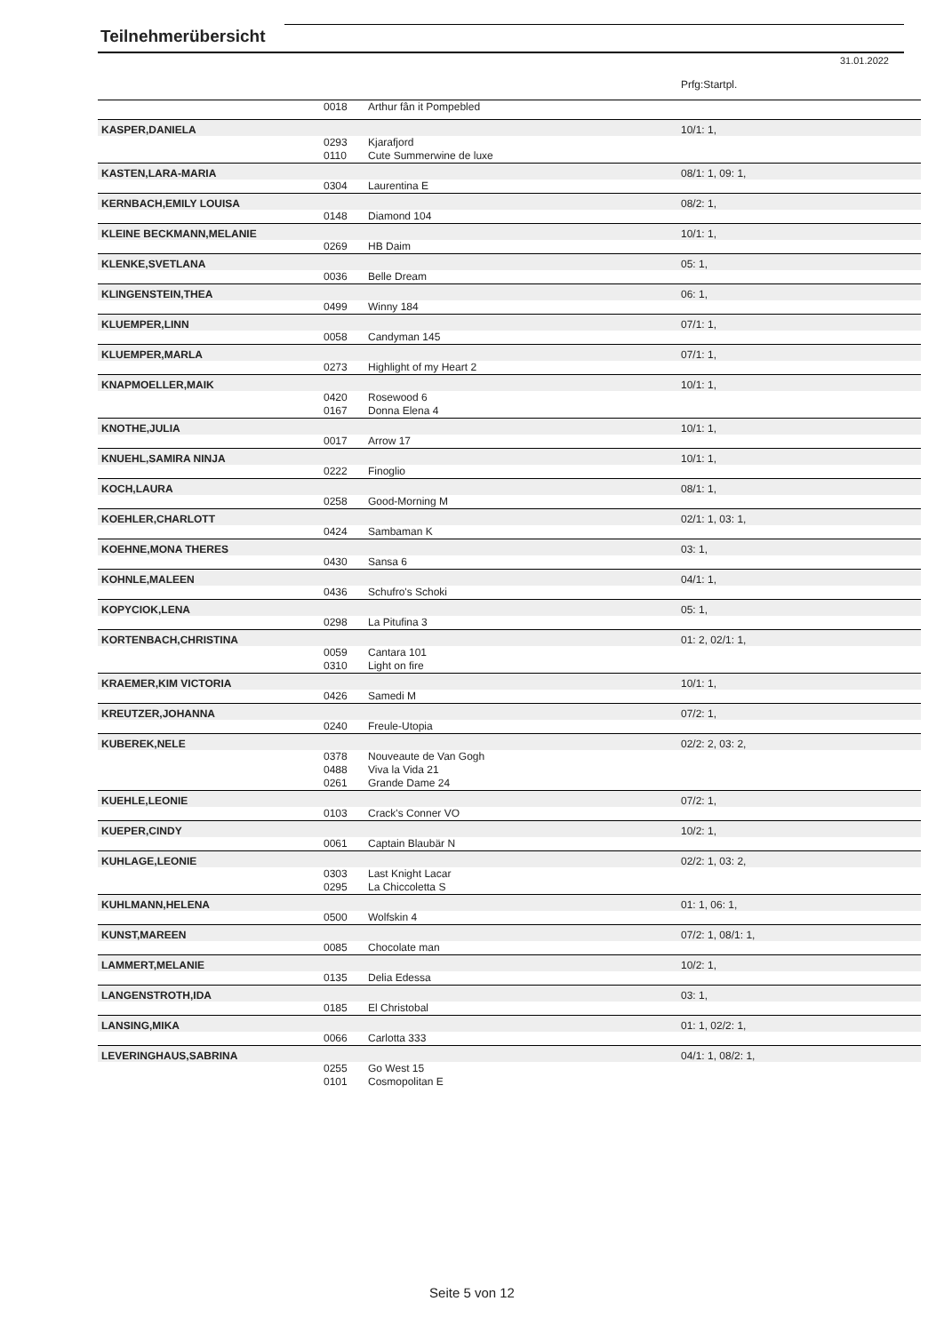Teilnehmerübersicht
31.01.2022
| | | | Prfg:Startpl. |
| | 0018 | Arthur fân it Pompebled | |
| KASPER,DANIELA | | | 10/1: 1, |
| | 0293 | Kjarafjord | |
| | 0110 | Cute Summerwine de luxe | |
| KASTEN,LARA-MARIA | | | 08/1: 1, 09: 1, |
| | 0304 | Laurentina E | |
| KERNBACH,EMILY LOUISA | | | 08/2: 1, |
| | 0148 | Diamond 104 | |
| KLEINE BECKMANN,MELANIE | | | 10/1: 1, |
| | 0269 | HB Daim | |
| KLENKE,SVETLANA | | | 05: 1, |
| | 0036 | Belle Dream | |
| KLINGENSTEIN,THEA | | | 06: 1, |
| | 0499 | Winny 184 | |
| KLUEMPER,LINN | | | 07/1: 1, |
| | 0058 | Candyman 145 | |
| KLUEMPER,MARLA | | | 07/1: 1, |
| | 0273 | Highlight of my Heart 2 | |
| KNAPMOELLER,MAIK | | | 10/1: 1, |
| | 0420 | Rosewood 6 | |
| | 0167 | Donna Elena 4 | |
| KNOTHE,JULIA | | | 10/1: 1, |
| | 0017 | Arrow 17 | |
| KNUEHL,SAMIRA NINJA | | | 10/1: 1, |
| | 0222 | Finoglio | |
| KOCH,LAURA | | | 08/1: 1, |
| | 0258 | Good-Morning M | |
| KOEHLER,CHARLOTT | | | 02/1: 1, 03: 1, |
| | 0424 | Sambaman K | |
| KOEHNE,MONA THERES | | | 03: 1, |
| | 0430 | Sansa 6 | |
| KOHNLE,MALEEN | | | 04/1: 1, |
| | 0436 | Schufro's Schoki | |
| KOPYCIOK,LENA | | | 05: 1, |
| | 0298 | La Pitufina 3 | |
| KORTENBACH,CHRISTINA | | | 01: 2, 02/1: 1, |
| | 0059 | Cantara 101 | |
| | 0310 | Light on fire | |
| KRAEMER,KIM VICTORIA | | | 10/1: 1, |
| | 0426 | Samedi M | |
| KREUTZER,JOHANNA | | | 07/2: 1, |
| | 0240 | Freule-Utopia | |
| KUBEREK,NELE | | | 02/2: 2, 03: 2, |
| | 0378 | Nouveaute de Van Gogh | |
| | 0488 | Viva la Vida 21 | |
| | 0261 | Grande Dame 24 | |
| KUEHLE,LEONIE | | | 07/2: 1, |
| | 0103 | Crack's Conner VO | |
| KUEPER,CINDY | | | 10/2: 1, |
| | 0061 | Captain Blaubär N | |
| KUHLAGE,LEONIE | | | 02/2: 1, 03: 2, |
| | 0303 | Last Knight Lacar | |
| | 0295 | La Chiccoletta S | |
| KUHLMANN,HELENA | | | 01: 1, 06: 1, |
| | 0500 | Wolfskin 4 | |
| KUNST,MAREEN | | | 07/2: 1, 08/1: 1, |
| | 0085 | Chocolate man | |
| LAMMERT,MELANIE | | | 10/2: 1, |
| | 0135 | Delia Edessa | |
| LANGENSTROTH,IDA | | | 03: 1, |
| | 0185 | El Christobal | |
| LANSING,MIKA | | | 01: 1, 02/2: 1, |
| | 0066 | Carlotta 333 | |
| LEVERINGHAUS,SABRINA | | | 04/1: 1, 08/2: 1, |
| | 0255 | Go West 15 | |
| | 0101 | Cosmopolitan E | |
Seite 5 von 12